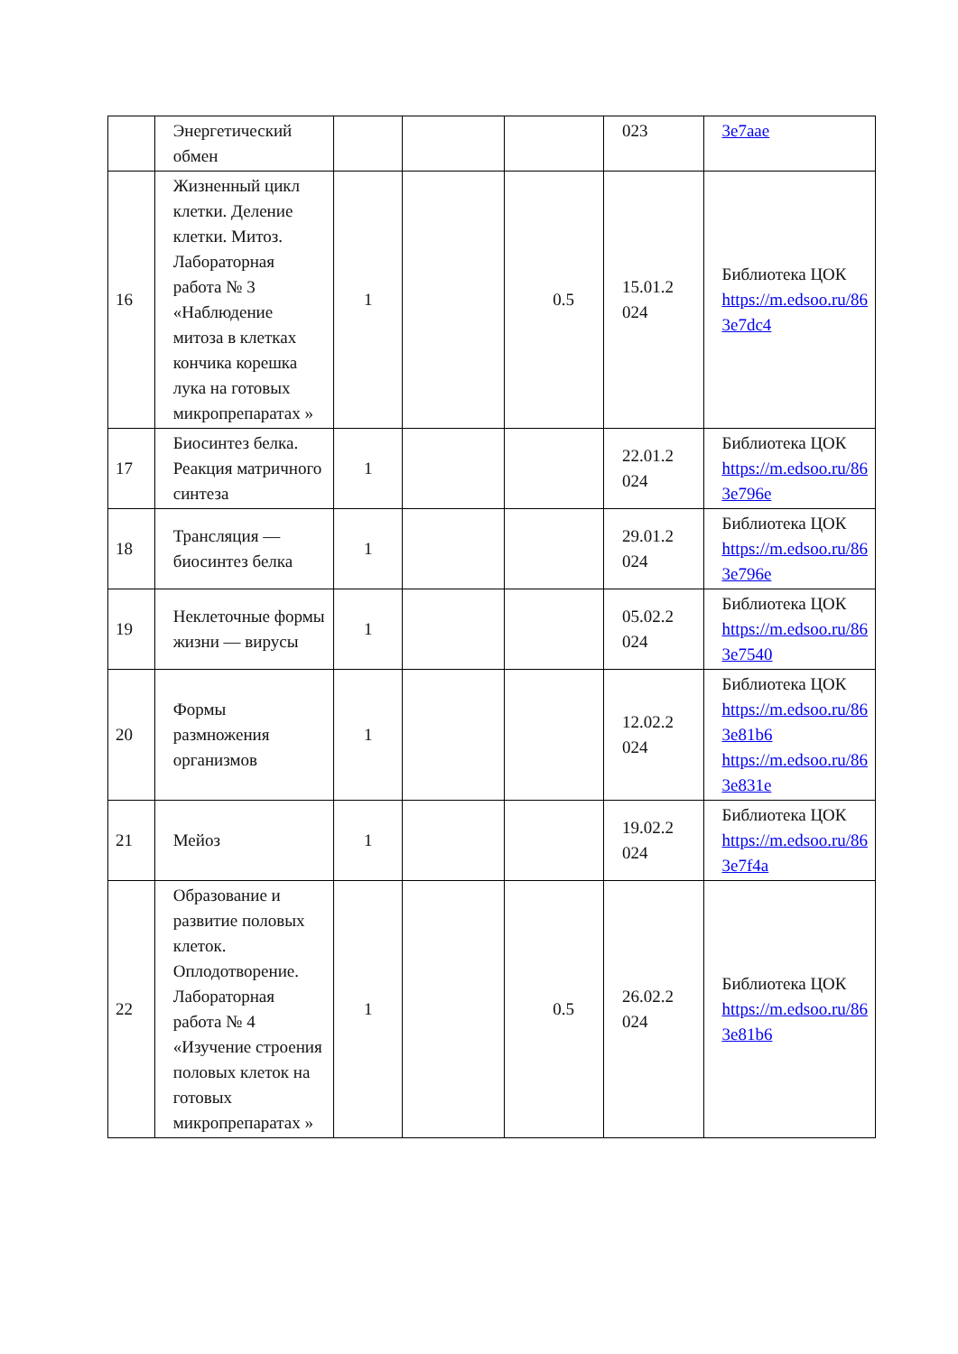| | Энергетический обмен | | | | 023 | 3e7aae |
| 16 | Жизненный цикл клетки. Деление клетки. Митоз. Лабораторная работа № 3 «Наблюдение митоза в клетках кончика корешка лука на готовых микропрепаратах » | 1 | | 0.5 | 15.01.2 024 | Библиотека ЦОК https://m.edsoo.ru/86 3e7dc4 |
| 17 | Биосинтез белка. Реакция матричного синтеза | 1 | | | 22.01.2 024 | Библиотека ЦОК https://m.edsoo.ru/86 3e796e |
| 18 | Трансляция — биосинтез белка | 1 | | | 29.01.2 024 | Библиотека ЦОК https://m.edsoo.ru/86 3e796e |
| 19 | Неклеточные формы жизни — вирусы | 1 | | | 05.02.2 024 | Библиотека ЦОК https://m.edsoo.ru/86 3e7540 |
| 20 | Формы размножения организмов | 1 | | | 12.02.2 024 | Библиотека ЦОК https://m.edsoo.ru/86 3e81b6 https://m.edsoo.ru/86 3e831e |
| 21 | Мейоз | 1 | | | 19.02.2 024 | Библиотека ЦОК https://m.edsoo.ru/86 3e7f4a |
| 22 | Образование и развитие половых клеток. Оплодотворение. Лабораторная работа № 4 «Изучение строения половых клеток на готовых микропрепаратах » | 1 | | 0.5 | 26.02.2 024 | Библиотека ЦОК https://m.edsoo.ru/86 3e81b6 |